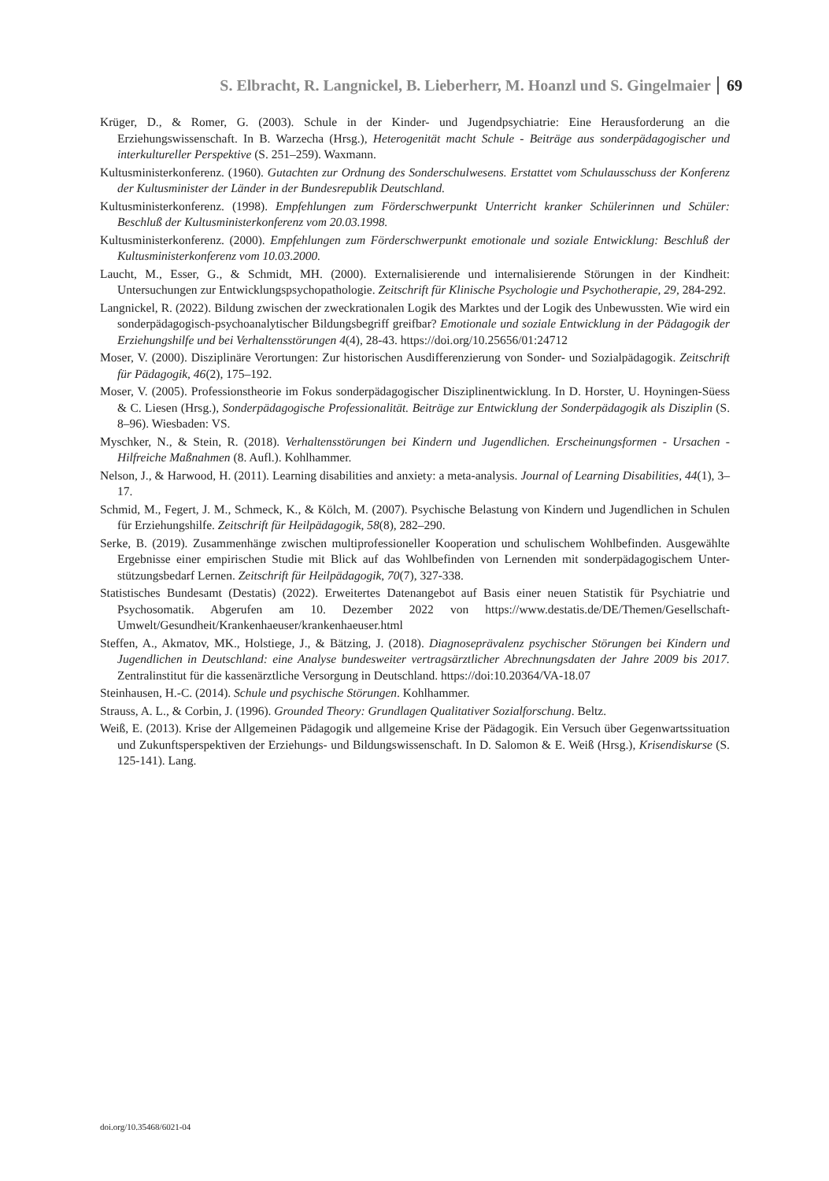S. Elbracht, R. Langnickel, B. Lieberherr, M. Hoanzl und S. Gingelmaier 69
Krüger, D., & Romer, G. (2003). Schule in der Kinder- und Jugendpsychiatrie: Eine Herausforderung an die Erziehungswissenschaft. In B. Warzecha (Hrsg.), Heterogenität macht Schule - Beiträge aus sonderpädagogischer und interkultureller Perspektive (S. 251–259). Waxmann.
Kultusministerkonferenz. (1960). Gutachten zur Ordnung des Sonderschulwesens. Erstattet vom Schulausschuss der Konferenz der Kultusminister der Länder in der Bundesrepublik Deutschland.
Kultusministerkonferenz. (1998). Empfehlungen zum Förderschwerpunkt Unterricht kranker Schülerinnen und Schüler: Beschluß der Kultusministerkonferenz vom 20.03.1998.
Kultusministerkonferenz. (2000). Empfehlungen zum Förderschwerpunkt emotionale und soziale Entwicklung: Beschluß der Kultusministerkonferenz vom 10.03.2000.
Laucht, M., Esser, G., & Schmidt, MH. (2000). Externalisierende und internalisierende Störungen in der Kindheit: Untersuchungen zur Entwicklungspsychopathologie. Zeitschrift für Klinische Psychologie und Psychotherapie, 29, 284-292.
Langnickel, R. (2022). Bildung zwischen der zweckrationalen Logik des Marktes und der Logik des Unbewussten. Wie wird ein sonderpädagogisch-psychoanalytischer Bildungsbegriff greifbar? Emotionale und soziale Entwicklung in der Pädagogik der Erziehungshilfe und bei Verhaltensstörungen 4(4), 28-43. https://doi.org/10.25656/01:24712
Moser, V. (2000). Disziplinäre Verortungen: Zur historischen Ausdifferenzierung von Sonder- und Sozialpädagogik. Zeitschrift für Pädagogik, 46(2), 175–192.
Moser, V. (2005). Professionstheorie im Fokus sonderpädagogischer Disziplinentwicklung. In D. Horster, U. Hoyningen-Süess & C. Liesen (Hrsg.), Sonderpädagogische Professionalität. Beiträge zur Entwicklung der Sonderpädagogik als Disziplin (S. 8–96). Wiesbaden: VS.
Myschker, N., & Stein, R. (2018). Verhaltensstörungen bei Kindern und Jugendlichen. Erscheinungsformen - Ursachen - Hilfreiche Maßnahmen (8. Aufl.). Kohlhammer.
Nelson, J., & Harwood, H. (2011). Learning disabilities and anxiety: a meta-analysis. Journal of Learning Disabilities, 44(1), 3–17.
Schmid, M., Fegert, J. M., Schmeck, K., & Kölch, M. (2007). Psychische Belastung von Kindern und Jugendlichen in Schulen für Erziehungshilfe. Zeitschrift für Heilpädagogik, 58(8), 282–290.
Serke, B. (2019). Zusammenhänge zwischen multiprofessioneller Kooperation und schulischem Wohlbefinden. Ausgewählte Ergebnisse einer empirischen Studie mit Blick auf das Wohlbefinden von Lernenden mit sonderpädagogischem Unter- stützungsbedarf Lernen. Zeitschrift für Heilpädagogik, 70(7), 327-338.
Statistisches Bundesamt (Destatis) (2022). Erweitertes Datenangebot auf Basis einer neuen Statistik für Psychiatrie und Psychosomatik. Abgerufen am 10. Dezember 2022 von https://www.destatis.de/DE/Themen/Gesellschaft-Umwelt/Gesundheit/Krankenhaeuser/krankenhaeuser.html
Steffen, A., Akmatov, MK., Holstiege, J., & Bätzing, J. (2018). Diagnoseprävalenz psychischer Störungen bei Kindern und Jugendlichen in Deutschland: eine Analyse bundesweiter vertragsärztlicher Abrechnungsdaten der Jahre 2009 bis 2017. Zentralinstitut für die kassenärztliche Versorgung in Deutschland. https://doi:10.20364/VA-18.07
Steinhausen, H.-C. (2014). Schule und psychische Störungen. Kohlhammer.
Strauss, A. L., & Corbin, J. (1996). Grounded Theory: Grundlagen Qualitativer Sozialforschung. Beltz.
Weiß, E. (2013). Krise der Allgemeinen Pädagogik und allgemeine Krise der Pädagogik. Ein Versuch über Gegenwartssituation und Zukunftsperspektiven der Erziehungs- und Bildungswissenschaft. In D. Salomon & E. Weiß (Hrsg.), Krisendiskurse (S. 125-141). Lang.
doi.org/10.35468/6021-04